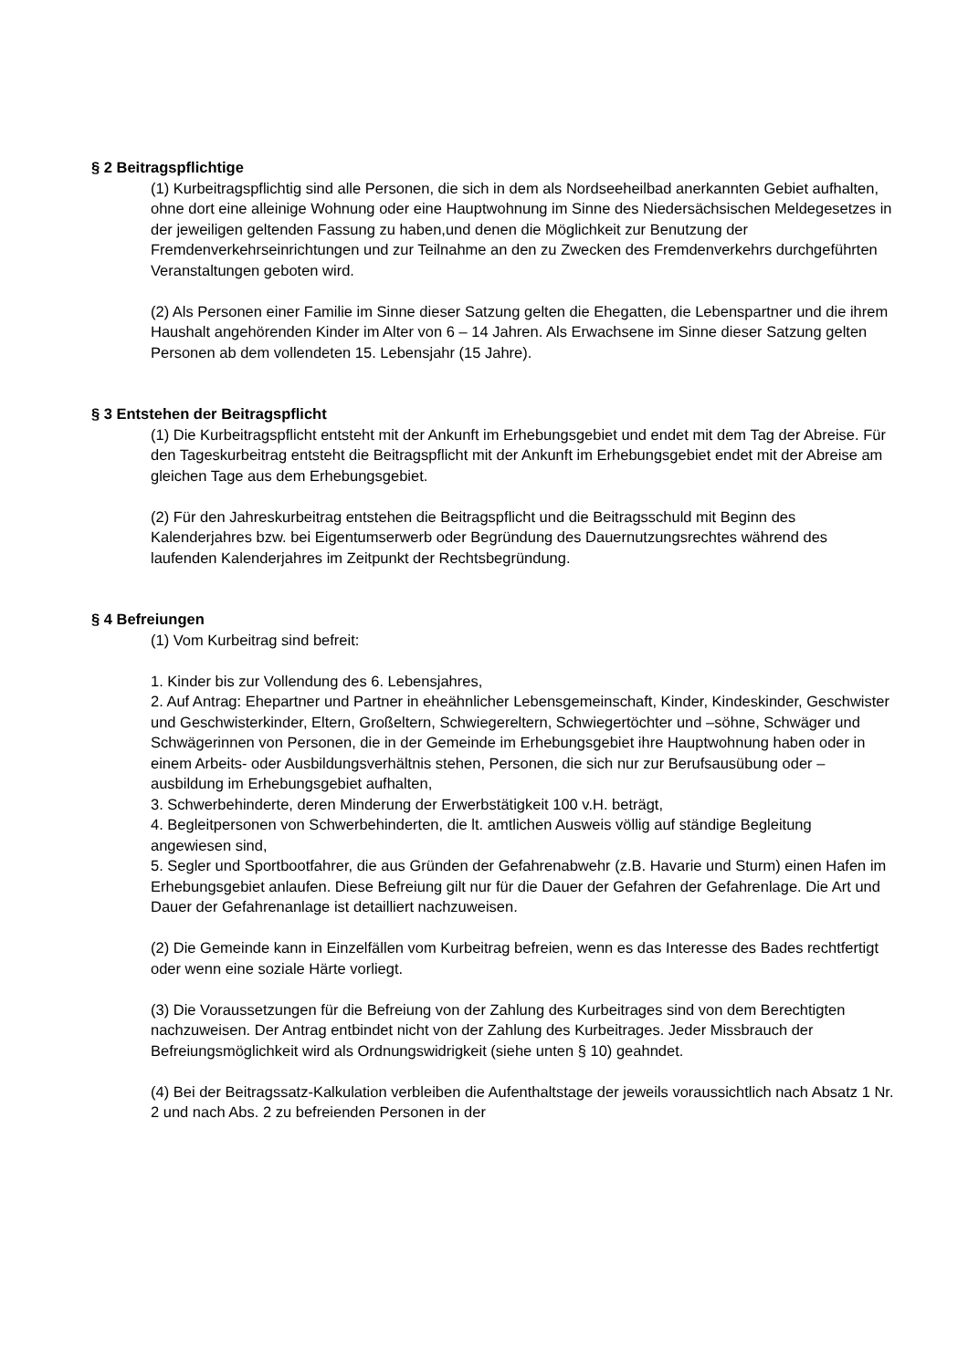§ 2 Beitragspflichtige
(1) Kurbeitragspflichtig sind alle Personen, die sich in dem als Nordseeheilbad anerkannten Gebiet aufhalten, ohne dort eine alleinige Wohnung oder eine Hauptwohnung im Sinne des Niedersächsischen Meldegesetzes in der jeweiligen geltenden Fassung zu haben,und denen die Möglichkeit zur Benutzung der Fremdenverkehrseinrichtungen und zur Teilnahme an den zu Zwecken des Fremdenverkehrs durchgeführten Veranstaltungen geboten wird.
(2) Als Personen einer Familie im Sinne dieser Satzung gelten die Ehegatten, die Lebenspartner und die ihrem Haushalt angehörenden Kinder im Alter von 6 – 14 Jahren. Als Erwachsene im Sinne dieser Satzung gelten Personen ab dem vollendeten 15. Lebensjahr (15 Jahre).
§ 3 Entstehen der Beitragspflicht
(1) Die Kurbeitragspflicht entsteht mit der Ankunft im Erhebungsgebiet und endet mit dem Tag der Abreise. Für den Tageskurbeitrag entsteht die Beitragspflicht mit der Ankunft im Erhebungsgebiet endet mit der Abreise am gleichen Tage aus dem Erhebungsgebiet.
(2) Für den Jahreskurbeitrag entstehen die Beitragspflicht und die Beitragsschuld mit Beginn des Kalenderjahres bzw. bei Eigentumserwerb oder Begründung des Dauernutzungsrechtes während des laufenden Kalenderjahres im Zeitpunkt der Rechtsbegründung.
§ 4 Befreiungen
(1) Vom Kurbeitrag sind befreit:
1. Kinder bis zur Vollendung des 6. Lebensjahres,
2. Auf Antrag: Ehepartner und Partner in eheähnlicher Lebensgemeinschaft, Kinder, Kindeskinder, Geschwister und Geschwisterkinder, Eltern, Großeltern, Schwiegereltern, Schwiegertöchter und –söhne, Schwäger und Schwägerinnen von Personen, die in der Gemeinde im Erhebungsgebiet ihre Hauptwohnung haben oder in einem Arbeits- oder Ausbildungsverhältnis stehen, Personen, die sich nur zur Berufsausübung oder –ausbildung im Erhebungsgebiet aufhalten,
3. Schwerbehinderte, deren Minderung der Erwerbstätigkeit 100 v.H. beträgt,
4. Begleitpersonen von Schwerbehinderten, die lt. amtlichen Ausweis völlig auf ständige Begleitung angewiesen sind,
5. Segler und Sportbootfahrer, die aus Gründen der Gefahrenabwehr (z.B. Havarie und Sturm) einen Hafen im Erhebungsgebiet anlaufen. Diese Befreiung gilt nur für die Dauer der Gefahren der Gefahrenlage. Die Art und Dauer der Gefahrenanlage ist detailliert nachzuweisen.
(2) Die Gemeinde kann in Einzelfällen vom Kurbeitrag befreien, wenn es das Interesse des Bades rechtfertigt oder wenn eine soziale Härte vorliegt.
(3) Die Voraussetzungen für die Befreiung von der Zahlung des Kurbeitrages sind von dem Berechtigten nachzuweisen. Der Antrag entbindet nicht von der Zahlung des Kurbeitrages. Jeder Missbrauch der Befreiungsmöglichkeit wird als Ordnungswidrigkeit (siehe unten § 10) geahndet.
(4) Bei der Beitragssatz-Kalkulation verbleiben die Aufenthaltstage der jeweils voraussichtlich nach Absatz 1 Nr. 2 und nach Abs. 2 zu befreienden Personen in der